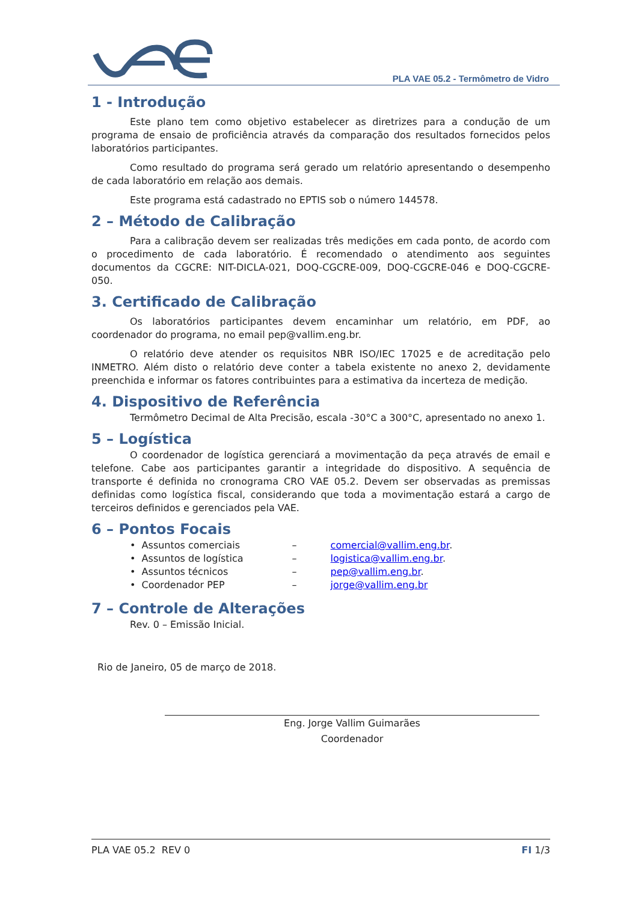PLA VAE 05.2 - Termômetro de Vidro
1 - Introdução
Este plano tem como objetivo estabelecer as diretrizes para a condução de um programa de ensaio de proficiência através da comparação dos resultados fornecidos pelos laboratórios participantes.
Como resultado do programa será gerado um relatório apresentando o desempenho de cada laboratório em relação aos demais.
Este programa está cadastrado no EPTIS sob o número 144578.
2 – Método de Calibração
Para a calibração devem ser realizadas três medições em cada ponto, de acordo com o procedimento de cada laboratório. É recomendado o atendimento aos seguintes documentos da CGCRE: NIT-DICLA-021, DOQ-CGCRE-009, DOQ-CGCRE-046 e DOQ-CGCRE-050.
3. Certificado de Calibração
Os laboratórios participantes devem encaminhar um relatório, em PDF, ao coordenador do programa, no email pep@vallim.eng.br.
O relatório deve atender os requisitos NBR ISO/IEC 17025 e de acreditação pelo INMETRO. Além disto o relatório deve conter a tabela existente no anexo 2, devidamente preenchida e informar os fatores contribuintes para a estimativa da incerteza de medição.
4. Dispositivo de Referência
Termômetro Decimal de Alta Precisão, escala -30°C a 300°C, apresentado no anexo 1.
5 – Logística
O coordenador de logística gerenciará a movimentação da peça através de email e telefone. Cabe aos participantes garantir a integridade do dispositivo. A sequência de transporte é definida no cronograma CRO VAE 05.2. Devem ser observadas as premissas definidas como logística fiscal, considerando que toda a movimentação estará a cargo de terceiros definidos e gerenciados pela VAE.
6 – Pontos Focais
• Assuntos comerciais – comercial@vallim.eng.br.
• Assuntos de logística – logistica@vallim.eng.br.
• Assuntos técnicos – pep@vallim.eng.br.
• Coordenador PEP – jorge@vallim.eng.br
7 – Controle de Alterações
Rev. 0 – Emissão Inicial.
Rio de Janeiro, 05 de março de 2018.
Eng. Jorge Vallim Guimarães
Coordenador
PLA VAE 05.2 REV 0 FI 1/3